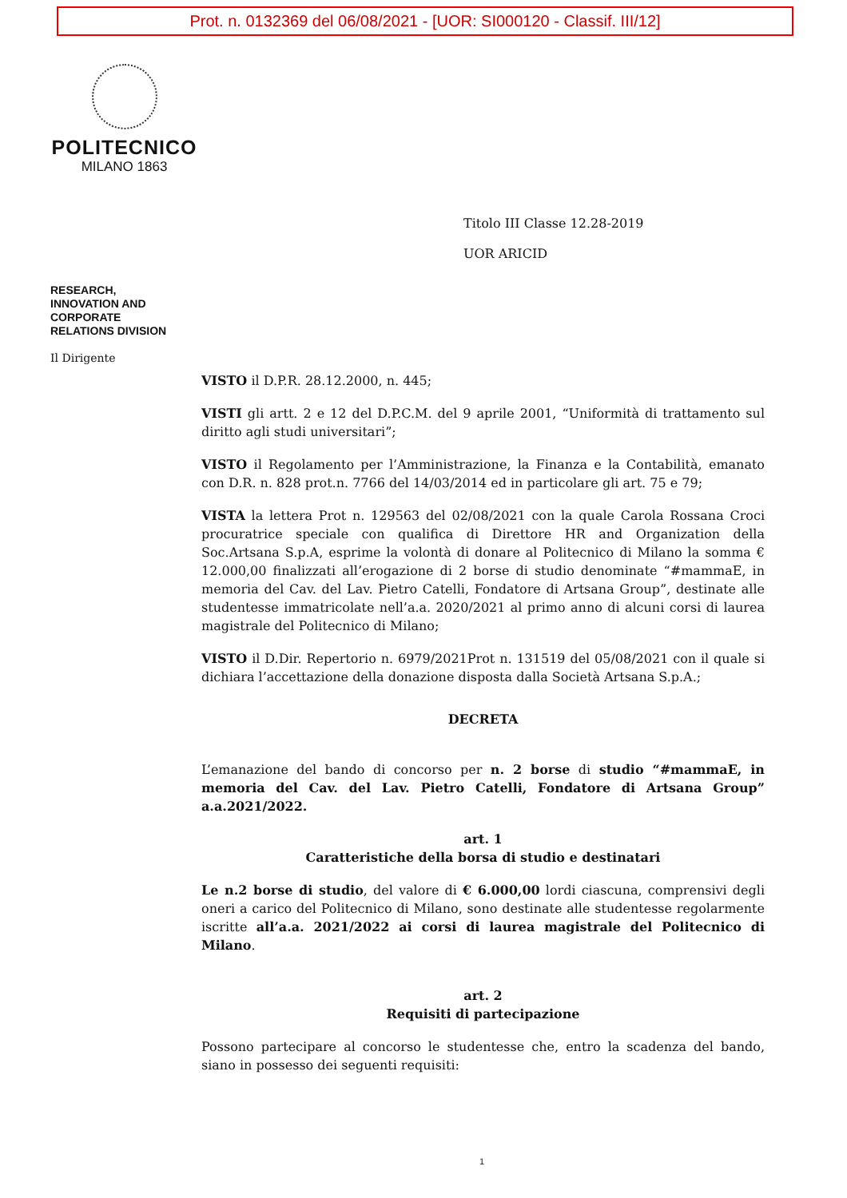Prot. n. 0132369 del 06/08/2021 - [UOR: SI000120 - Classif. III/12]
POLITECNICO
MILANO 1863
Titolo III Classe 12.28-2019
UOR ARICID
RESEARCH,
INNOVATION AND
CORPORATE
RELATIONS DIVISION
Il Dirigente
VISTO il D.P.R. 28.12.2000, n. 445;
VISTI gli artt. 2 e 12 del D.P.C.M. del 9 aprile 2001, “Uniformità di trattamento sul diritto agli studi universitari”;
VISTO il Regolamento per l’Amministrazione, la Finanza e la Contabilità, emanato con D.R. n. 828 prot.n. 7766 del 14/03/2014 ed in particolare gli art. 75 e 79;
VISTA la lettera Prot n. 129563 del 02/08/2021 con la quale Carola Rossana Croci procuratrice speciale con qualifica di Direttore HR and Organization della Soc.Artsana S.p.A, esprime la volontà di donare al Politecnico di Milano la somma € 12.000,00 finalizzati all’erogazione di 2 borse di studio denominate “#mammaE, in memoria del Cav. del Lav. Pietro Catelli, Fondatore di Artsana Group”, destinate alle studentesse immatricolate nell’a.a. 2020/2021 al primo anno di alcuni corsi di laurea magistrale del Politecnico di Milano;
VISTO il D.Dir. Repertorio n. 6979/2021Prot n. 131519 del 05/08/2021 con il quale si dichiara l’accettazione della donazione disposta dalla Società Artsana S.p.A.;
DECRETA
L’emanazione del bando di concorso per n. 2 borse di studio “#mammaE, in memoria del Cav. del Lav. Pietro Catelli, Fondatore di Artsana Group” a.a.2021/2022.
art. 1
Caratteristiche della borsa di studio e destinatari
Le n.2 borse di studio, del valore di € 6.000,00 lordi ciascuna, comprensivi degli oneri a carico del Politecnico di Milano, sono destinate alle studentesse regolarmente iscritte all’a.a. 2021/2022 ai corsi di laurea magistrale del Politecnico di Milano.
art. 2
Requisiti di partecipazione
Possono partecipare al concorso le studentesse che, entro la scadenza del bando, siano in possesso dei seguenti requisiti:
1